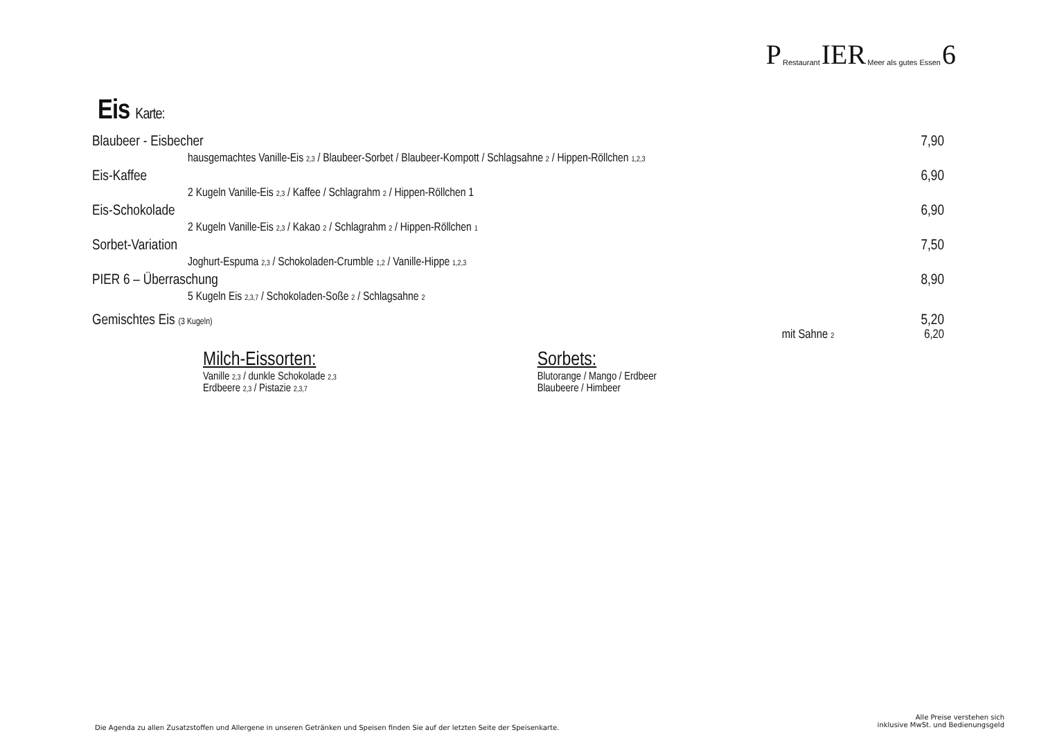P Restaurant IER Meer als gutes Essen 6
Eis Karte:
Blaubeer - Eisbecher 7,90
hausgemachtes Vanille-Eis 2,3 / Blaubeer-Sorbet / Blaubeer-Kompott / Schlagsahne 2 / Hippen-Röllchen 1,2,3
Eis-Kaffee 6,90
2 Kugeln Vanille-Eis 2,3 / Kaffee / Schlagrahm 2 / Hippen-Röllchen 1
Eis-Schokolade 6,90
2 Kugeln Vanille-Eis 2,3 / Kakao 2 / Schlagrahm 2 / Hippen-Röllchen 1
Sorbet-Variation 7,50
Joghurt-Espuma 2,3 / Schokoladen-Crumble 1,2 / Vanille-Hippe 1,2,3
PIER 6 – Überraschung 8,90
5 Kugeln Eis 2,3,7 / Schokoladen-Soße 2 / Schlagsahne 2
Gemischtes Eis (3 Kugeln) 5,20
mit Sahne 2 6,20
Milch-Eissorten:
Vanille 2,3 / dunkle Schokolade 2,3
Erdbeere 2,3 / Pistazie 2,3,7
Sorbets:
Blutorange / Mango / Erdbeer
Blaubeere / Himbeer
Die Agenda zu allen Zusatzstoffen und Allergene in unseren Getränken und Speisen finden Sie auf der letzten Seite der Speisenkarte.
Alle Preise verstehen sich
inklusive MwSt. und Bedienungsgeld